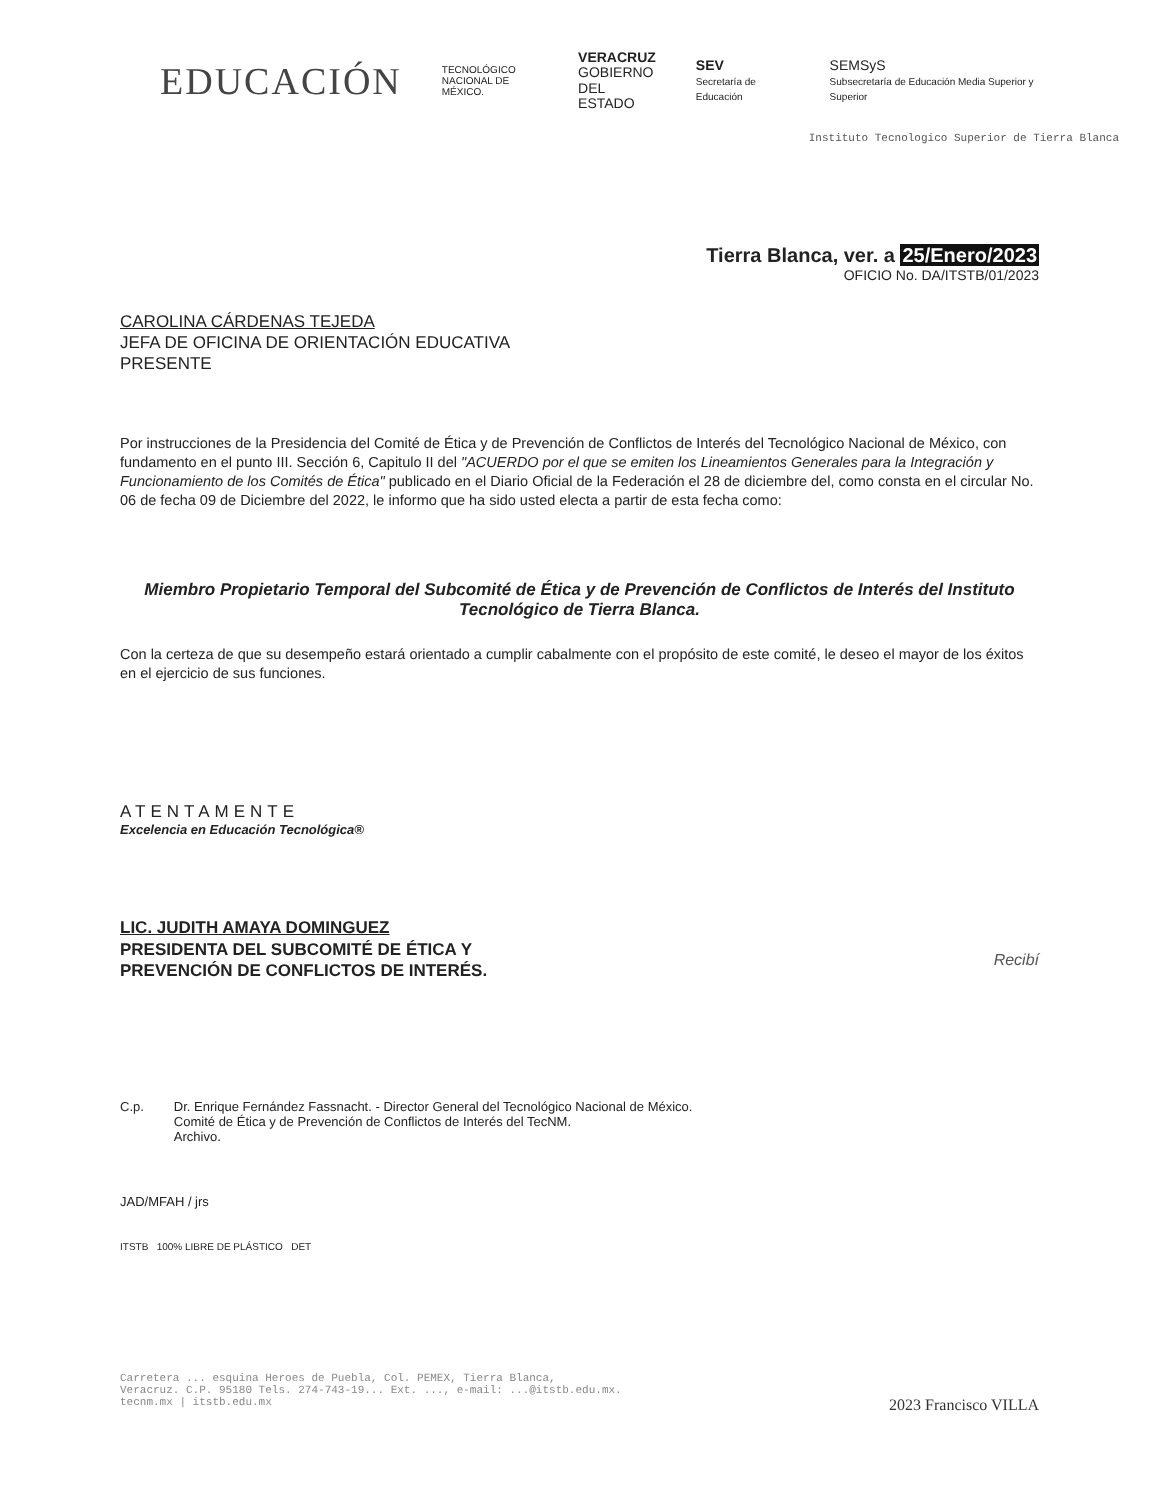EDUCACIÓN
TECNOLÓGICO
NACIONAL DE MÉXICO.
VERACRUZ
GOBIERNO
DEL ESTADO
SEV
Secretaría de Educación
SEMSyS
Subsecretaría de Educación Media Superior y Superior
Instituto Tecnologico Superior de Tierra Blanca
Tierra Blanca, ver. a 25/Enero/2023
OFICIO No. DA/ITSTB/01/2023
CAROLINA CÁRDENAS TEJEDA
JEFA DE OFICINA DE ORIENTACIÓN EDUCATIVA
PRESENTE
Por instrucciones de la Presidencia del Comité de Ética y de Prevención de Conflictos de Interés del Tecnológico Nacional de México, con fundamento en el punto III. Sección 6, Capitulo II del "ACUERDO por el que se emiten los Lineamientos Generales para la Integración y Funcionamiento de los Comités de Ética" publicado en el Diario Oficial de la Federación el 28 de diciembre del, como consta en el circular No. 06 de fecha 09 de Diciembre del 2022, le informo que ha sido usted electa a partir de esta fecha como:
Miembro Propietario Temporal del Subcomité de Ética y de Prevención de Conflictos de Interés del Instituto Tecnológico de Tierra Blanca.
Con la certeza de que su desempeño estará orientado a cumplir cabalmente con el propósito de este comité, le deseo el mayor de los éxitos en el ejercicio de sus funciones.
ATENTAMENTE
Excelencia en Educación Tecnológica®
LIC. JUDITH AMAYA DOMINGUEZ
PRESIDENTA DEL SUBCOMITÉ DE ÉTICA Y
PREVENCIÓN DE CONFLICTOS DE INTERÉS.
Recibí
C.p. Dr. Enrique Fernández Fassnacht. - Director General del Tecnológico Nacional de México.
Comité de Ética y de Prevención de Conflictos de Interés del TecNM.
Archivo.
JAD/MFAH / jrs
ITSTB 100% LIBRE DE PLÁSTICO DET
Carretera ... esquina Heroes de Puebla, Col. PEMEX, Tierra Blanca,
Veracruz. C.P. 95180 Tels. 274-743-19... Ext. ..., e-mail: ...@itstb.edu.mx.
tecnm.mx | itstb.edu.mx 2023 Francisco VILLA